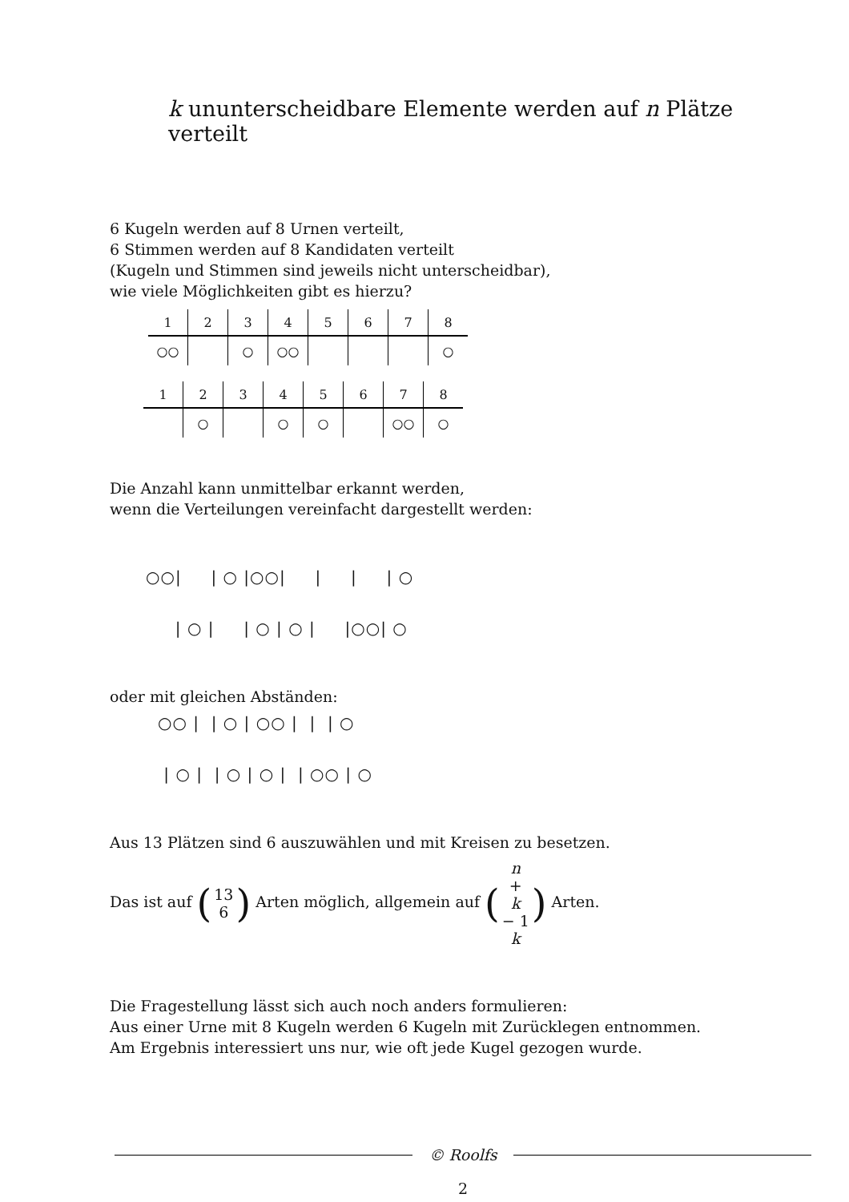k ununterscheidbare Elemente werden auf n Plätze verteilt
6 Kugeln werden auf 8 Urnen verteilt,
6 Stimmen werden auf 8 Kandidaten verteilt
(Kugeln und Stimmen sind jeweils nicht unterscheidbar),
wie viele Möglichkeiten gibt es hierzu?
| 1 | 2 | 3 | 4 | 5 | 6 | 7 | 8 |
| --- | --- | --- | --- | --- | --- | --- | --- |
| ○○ | | ○ | ○○ | | | | ○ |
| 1 | 2 | 3 | 4 | 5 | 6 | 7 | 8 |
| --- | --- | --- | --- | --- | --- | --- | --- |
| | ○ | | ○ | ○ | | ○○ | ○ |
Die Anzahl kann unmittelbar erkannt werden,
wenn die Verteilungen vereinfacht dargestellt werden:
○○| | ○ |○○| | | | ○
| ○ | | ○ | ○ | |○○| ○
oder mit gleichen Abständen:
○○ | | ○ | ○○ | | | ○
| ○ | | ○ | ○ | | ○○ | ○
Aus 13 Plätzen sind 6 auszuwählen und mit Kreisen zu besetzen.
Das ist auf (13 6) Arten möglich, allgemein auf (n + k − 1 k) Arten.
Die Fragestellung lässt sich auch noch anders formulieren:
Aus einer Urne mit 8 Kugeln werden 6 Kugeln mit Zurücklegen entnommen.
Am Ergebnis interessiert uns nur, wie oft jede Kugel gezogen wurde.
© Roolfs
2